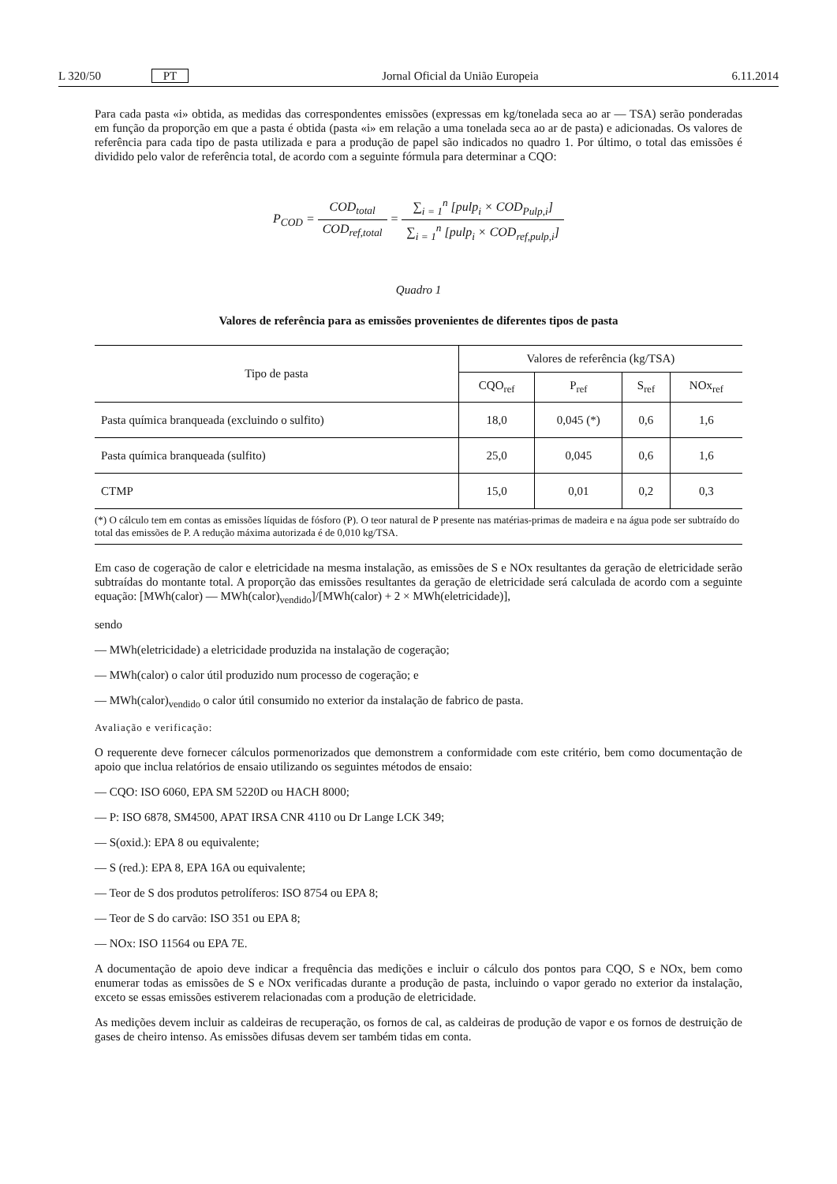L 320/50 PT Jornal Oficial da União Europeia 6.11.2014
Para cada pasta «i» obtida, as medidas das correspondentes emissões (expressas em kg/tonelada seca ao ar — TSA) serão ponderadas em função da proporção em que a pasta é obtida (pasta «i» em relação a uma tonelada seca ao ar de pasta) e adicionadas. Os valores de referência para cada tipo de pasta utilizada e para a produção de papel são indicados no quadro 1. Por último, o total das emissões é dividido pelo valor de referência total, de acordo com a seguinte fórmula para determinar a CQO:
P<sub>COD</sub> = COD<sub>total</sub> COD<sub>ref,total</sub> = ∑<sub>i = 1</sub><sup>n</sup> [pulp<sub>i</sub> × COD<sub>Pulp,i</sub>] ∑<sub>i = 1</sub><sup>n</sup> [pulp<sub>i</sub> × COD<sub>ref,pulp,i</sub>]
Quadro 1
Valores de referência para as emissões provenientes de diferentes tipos de pasta
| Tipo de pasta | Valores de referência (kg/TSA) | | | |
| --- | --- | --- | --- | --- |
| | CQO<sub>ref</sub> | P<sub>ref</sub> | S<sub>ref</sub> | NOx<sub>ref</sub> |
| Pasta química branqueada (excluindo o sulfito) | 18,0 | 0,045 (*) | 0,6 | 1,6 |
| Pasta química branqueada (sulfito) | 25,0 | 0,045 | 0,6 | 1,6 |
| CTMP | 15,0 | 0,01 | 0,2 | 0,3 |
(*) O cálculo tem em contas as emissões líquidas de fósforo (P). O teor natural de P presente nas matérias-primas de madeira e na água pode ser subtraído do total das emissões de P. A redução máxima autorizada é de 0,010 kg/TSA.
Em caso de cogeração de calor e eletricidade na mesma instalação, as emissões de S e NOx resultantes da geração de eletricidade serão subtraídas do montante total. A proporção das emissões resultantes da geração de eletricidade será calculada de acordo com a seguinte equação: [MWh(calor) — MWh(calor)<sub>vendido</sub>]/[MWh(calor) + 2 × MWh(eletricidade)],
sendo
— MWh(eletricidade) a eletricidade produzida na instalação de cogeração;
— MWh(calor) o calor útil produzido num processo de cogeração; e
— MWh(calor)<sub>vendido</sub> o calor útil consumido no exterior da instalação de fabrico de pasta.
Avaliação e verificação:
O requerente deve fornecer cálculos pormenorizados que demonstrem a conformidade com este critério, bem como documentação de apoio que inclua relatórios de ensaio utilizando os seguintes métodos de ensaio:
— CQO: ISO 6060, EPA SM 5220D ou HACH 8000;
— P: ISO 6878, SM4500, APAT IRSA CNR 4110 ou Dr Lange LCK 349;
— S(oxid.): EPA 8 ou equivalente;
— S (red.): EPA 8, EPA 16A ou equivalente;
— Teor de S dos produtos petrolíferos: ISO 8754 ou EPA 8;
— Teor de S do carvão: ISO 351 ou EPA 8;
— NOx: ISO 11564 ou EPA 7E.
A documentação de apoio deve indicar a frequência das medições e incluir o cálculo dos pontos para CQO, S e NOx, bem como enumerar todas as emissões de S e NOx verificadas durante a produção de pasta, incluindo o vapor gerado no exterior da instalação, exceto se essas emissões estiverem relacionadas com a produção de eletricidade.
As medições devem incluir as caldeiras de recuperação, os fornos de cal, as caldeiras de produção de vapor e os fornos de destruição de gases de cheiro intenso. As emissões difusas devem ser também tidas em conta.